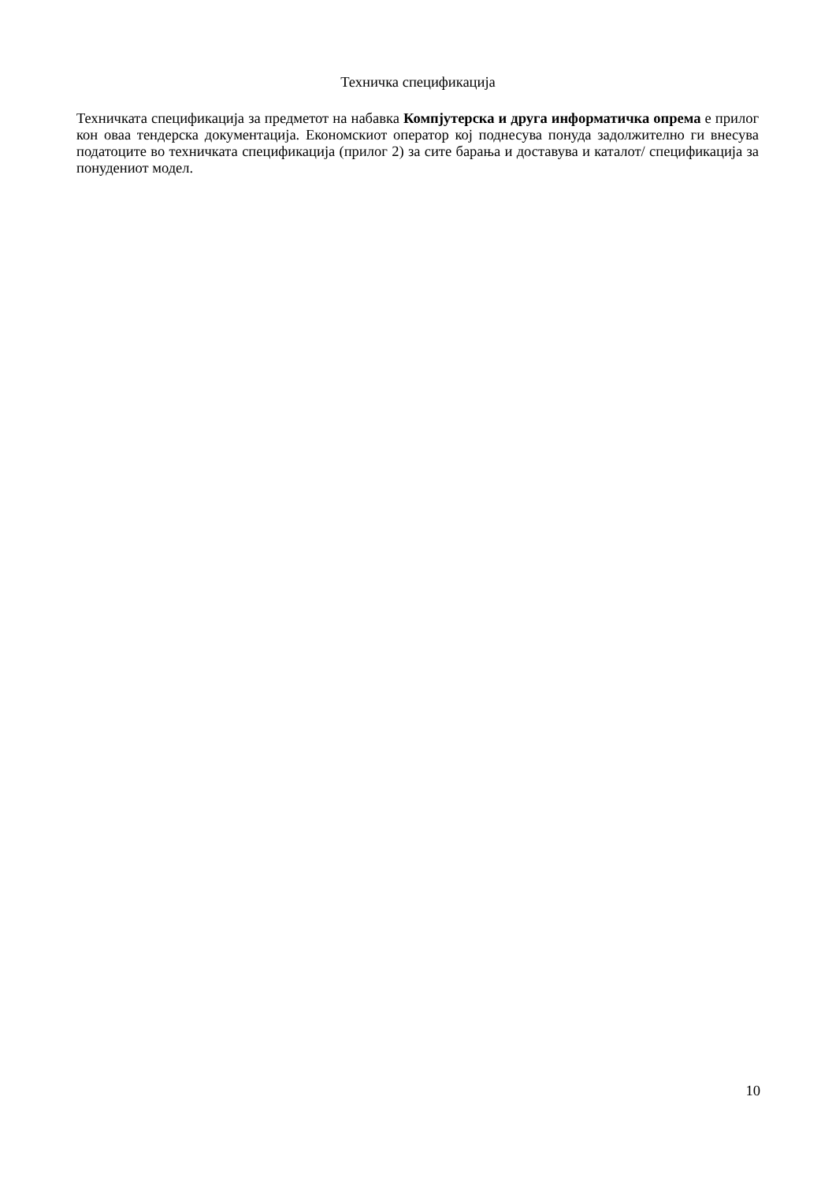Техничка спецификација
Техничката спецификација за предметот на набавка Компјутерска и друга информатичка опрема е прилог кон оваа тендерска документација. Економскиот оператор кој поднесува понуда задолжително ги внесува податоците во техничката спецификација (прилог 2) за сите барања и доставува и каталот/ спецификација за понудениот модел.
10